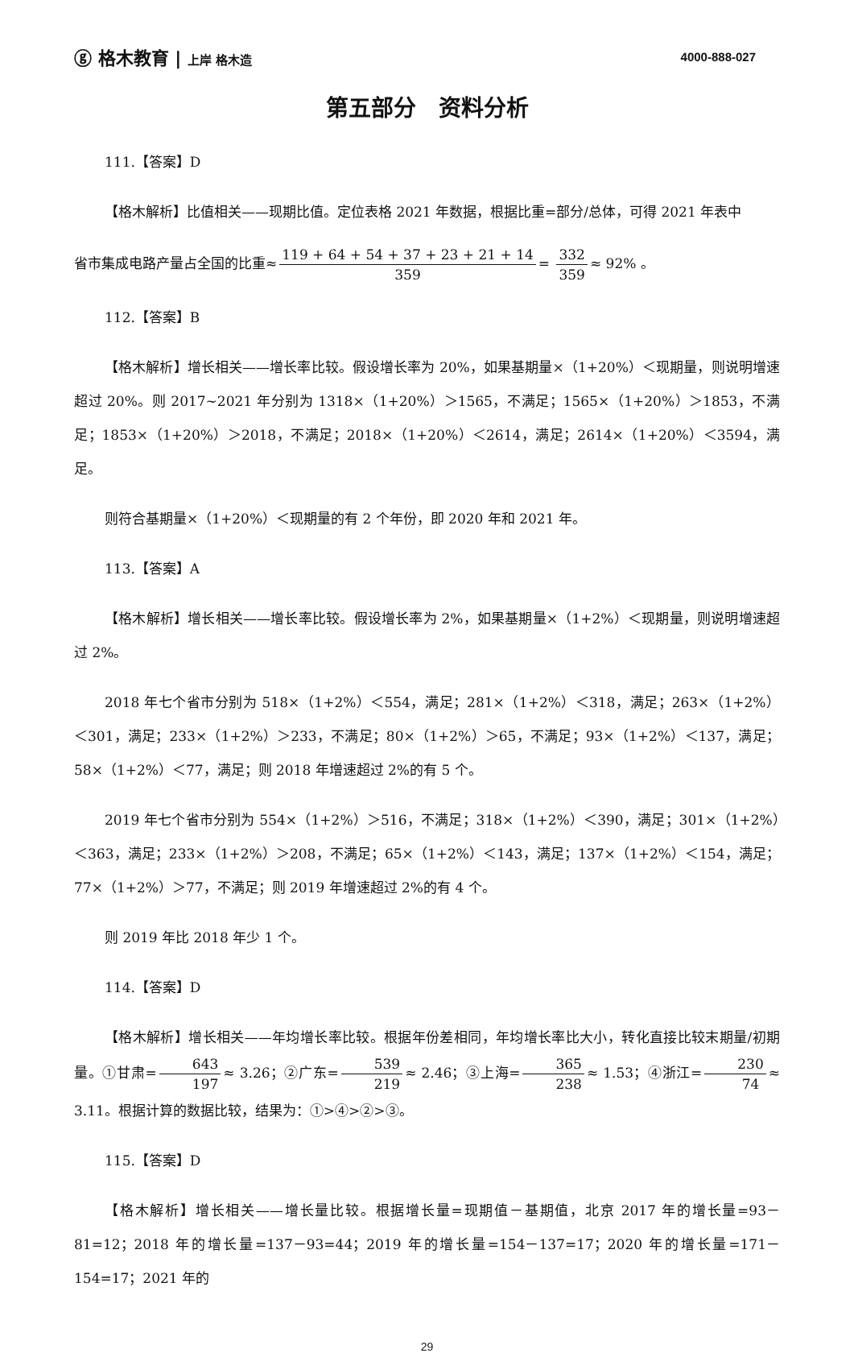ⓖ 格木教育 | 上岸 格木造 4000-888-027
第五部分　资料分析
111.【答案】D
【格木解析】比值相关——现期比值。定位表格 2021 年数据，根据比重=部分/总体，可得 2021 年表中
省市集成电路产量占全国的比重≈ 119 + 64 + 54 + 37 + 23 + 21 + 14 359 = 332 359 ≈ 92% 。
112.【答案】B
【格木解析】增长相关——增长率比较。假设增长率为 20%，如果基期量×（1+20%）＜现期量，则说明增速超过 20%。则 2017~2021 年分别为 1318×（1+20%）＞1565，不满足；1565×（1+20%）＞1853，不满足；1853×（1+20%）＞2018，不满足；2018×（1+20%）＜2614，满足；2614×（1+20%）＜3594，满足。
则符合基期量×（1+20%）＜现期量的有 2 个年份，即 2020 年和 2021 年。
113.【答案】A
【格木解析】增长相关——增长率比较。假设增长率为 2%，如果基期量×（1+2%）＜现期量，则说明增速超过 2%。
2018 年七个省市分别为 518×（1+2%）＜554，满足；281×（1+2%）＜318，满足；263×（1+2%）＜301，满足；233×（1+2%）＞233，不满足；80×（1+2%）＞65，不满足；93×（1+2%）＜137，满足；58×（1+2%）＜77，满足；则 2018 年增速超过 2%的有 5 个。
2019 年七个省市分别为 554×（1+2%）＞516，不满足；318×（1+2%）＜390，满足；301×（1+2%）＜363，满足；233×（1+2%）＞208，不满足；65×（1+2%）＜143，满足；137×（1+2%）＜154，满足；77×（1+2%）＞77，不满足；则 2019 年增速超过 2%的有 4 个。
则 2019 年比 2018 年少 1 个。
114.【答案】D
【格木解析】增长相关——年均增长率比较。根据年份差相同，年均增长率比大小，转化直接比较末期量/初期量。①甘肃= 643 197 ≈ 3.26；②广东= 539 219 ≈ 2.46；③上海= 365 238 ≈ 1.53；④浙江= 230 74 ≈ 3.11。根据计算的数据比较，结果为：①>④>②>③。
115.【答案】D
【格木解析】增长相关——增长量比较。根据增长量=现期值－基期值，北京 2017 年的增长量=93－81=12；2018 年的增长量=137－93=44；2019 年的增长量=154－137=17；2020 年的增长量=171－154=17；2021 年的
29